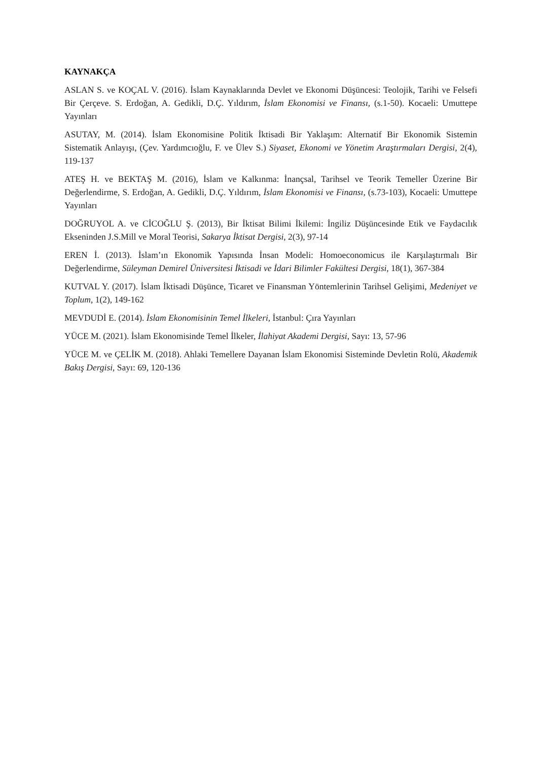KAYNAKÇA
ASLAN S. ve KOÇAL V. (2016). İslam Kaynaklarında Devlet ve Ekonomi Düşüncesi: Teolojik, Tarihi ve Felsefi Bir Çerçeve. S. Erdoğan, A. Gedikli, D.Ç. Yıldırım, İslam Ekonomisi ve Finansı, (s.1-50). Kocaeli: Umuttepe Yayınları
ASUTAY, M. (2014). İslam Ekonomisine Politik İktisadi Bir Yaklaşım: Alternatif Bir Ekonomik Sistemin Sistematik Anlayışı, (Çev. Yardımcıoğlu, F. ve Ülev S.) Siyaset, Ekonomi ve Yönetim Araştırmaları Dergisi, 2(4), 119-137
ATEŞ H. ve BEKTAŞ M. (2016), İslam ve Kalkınma: İnançsal, Tarihsel ve Teorik Temeller Üzerine Bir Değerlendirme, S. Erdoğan, A. Gedikli, D.Ç. Yıldırım, İslam Ekonomisi ve Finansı, (s.73-103), Kocaeli: Umuttepe Yayınları
DOĞRUYOL A. ve CİCOĞLU Ş. (2013), Bir İktisat Bilimi İkilemi: İngiliz Düşüncesinde Etik ve Faydacılık Ekseninden J.S.Mill ve Moral Teorisi, Sakarya İktisat Dergisi, 2(3), 97-14
EREN İ. (2013). İslam’ın Ekonomik Yapısında İnsan Modeli: Homoeconomicus ile Karşılaştırmalı Bir Değerlendirme, Süleyman Demirel Üniversitesi İktisadi ve İdari Bilimler Fakültesi Dergisi, 18(1), 367-384
KUTVAL Y. (2017). İslam İktisadi Düşünce, Ticaret ve Finansman Yöntemlerinin Tarihsel Gelişimi, Medeniyet ve Toplum, 1(2), 149-162
MEVDUDİ E. (2014). İslam Ekonomisinin Temel İlkeleri, İstanbul: Çıra Yayınları
YÜCE M. (2021). İslam Ekonomisinde Temel İlkeler, İlahiyat Akademi Dergisi, Sayı: 13, 57-96
YÜCE M. ve ÇELİK M. (2018). Ahlaki Temellere Dayanan İslam Ekonomisi Sisteminde Devletin Rolü, Akademik Bakış Dergisi, Sayı: 69, 120-136